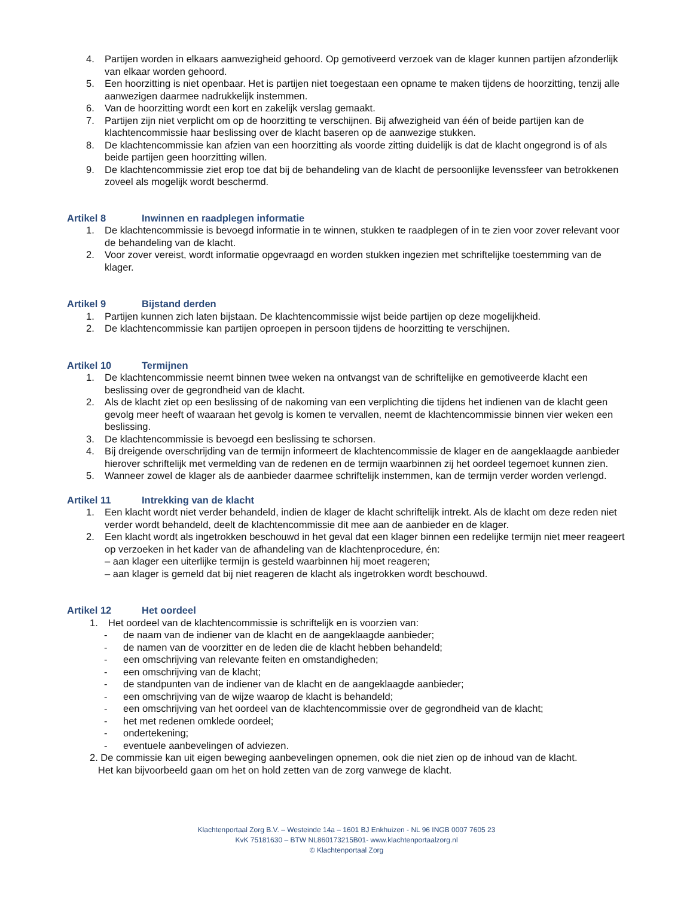4. Partijen worden in elkaars aanwezigheid gehoord. Op gemotiveerd verzoek van de klager kunnen partijen afzonderlijk van elkaar worden gehoord.
5. Een hoorzitting is niet openbaar. Het is partijen niet toegestaan een opname te maken tijdens de hoorzitting, tenzij alle aanwezigen daarmee nadrukkelijk instemmen.
6. Van de hoorzitting wordt een kort en zakelijk verslag gemaakt.
7. Partijen zijn niet verplicht om op de hoorzitting te verschijnen. Bij afwezigheid van één of beide partijen kan de klachtencommissie haar beslissing over de klacht baseren op de aanwezige stukken.
8. De klachtencommissie kan afzien van een hoorzitting als voorde zitting duidelijk is dat de klacht ongegrond is of als beide partijen geen hoorzitting willen.
9. De klachtencommissie ziet erop toe dat bij de behandeling van de klacht de persoonlijke levenssfeer van betrokkenen zoveel als mogelijk wordt beschermd.
Artikel 8 Inwinnen en raadplegen informatie
1. De klachtencommissie is bevoegd informatie in te winnen, stukken te raadplegen of in te zien voor zover relevant voor de behandeling van de klacht.
2. Voor zover vereist, wordt informatie opgevraagd en worden stukken ingezien met schriftelijke toestemming van de klager.
Artikel 9 Bijstand derden
1. Partijen kunnen zich laten bijstaan. De klachtencommissie wijst beide partijen op deze mogelijkheid.
2. De klachtencommissie kan partijen oproepen in persoon tijdens de hoorzitting te verschijnen.
Artikel 10 Termijnen
1. De klachtencommissie neemt binnen twee weken na ontvangst van de schriftelijke en gemotiveerde klacht een beslissing over de gegrondheid van de klacht.
2. Als de klacht ziet op een beslissing of de nakoming van een verplichting die tijdens het indienen van de klacht geen gevolg meer heeft of waaraan het gevolg is komen te vervallen, neemt de klachtencommissie binnen vier weken een beslissing.
3. De klachtencommissie is bevoegd een beslissing te schorsen.
4. Bij dreigende overschrijding van de termijn informeert de klachtencommissie de klager en de aangeklaagde aanbieder hierover schriftelijk met vermelding van de redenen en de termijn waarbinnen zij het oordeel tegemoet kunnen zien.
5. Wanneer zowel de klager als de aanbieder daarmee schriftelijk instemmen, kan de termijn verder worden verlengd.
Artikel 11 Intrekking van de klacht
1. Een klacht wordt niet verder behandeld, indien de klager de klacht schriftelijk intrekt. Als de klacht om deze reden niet verder wordt behandeld, deelt de klachtencommissie dit mee aan de aanbieder en de klager.
2. Een klacht wordt als ingetrokken beschouwd in het geval dat een klager binnen een redelijke termijn niet meer reageert op verzoeken in het kader van de afhandeling van de klachtenprocedure, én:
– aan klager een uiterlijke termijn is gesteld waarbinnen hij moet reageren;
– aan klager is gemeld dat bij niet reageren de klacht als ingetrokken wordt beschouwd.
Artikel 12 Het oordeel
1. Het oordeel van de klachtencommissie is schriftelijk en is voorzien van:
- de naam van de indiener van de klacht en de aangeklaagde aanbieder;
- de namen van de voorzitter en de leden die de klacht hebben behandeld;
- een omschrijving van relevante feiten en omstandigheden;
- een omschrijving van de klacht;
- de standpunten van de indiener van de klacht en de aangeklaagde aanbieder;
- een omschrijving van de wijze waarop de klacht is behandeld;
- een omschrijving van het oordeel van de klachtencommissie over de gegrondheid van de klacht;
- het met redenen omklede oordeel;
- ondertekening;
- eventuele aanbevelingen of adviezen.
2. De commissie kan uit eigen beweging aanbevelingen opnemen, ook die niet zien op de inhoud van de klacht.
Het kan bijvoorbeeld gaan om het on hold zetten van de zorg vanwege de klacht.
Klachtenportaal Zorg B.V. – Westeinde 14a – 1601 BJ Enkhuizen - NL 96 INGB 0007 7605 23
KvK 75181630 – BTW NL860173215B01- www.klachtenportaalzorg.nl
© Klachtenportaal Zorg